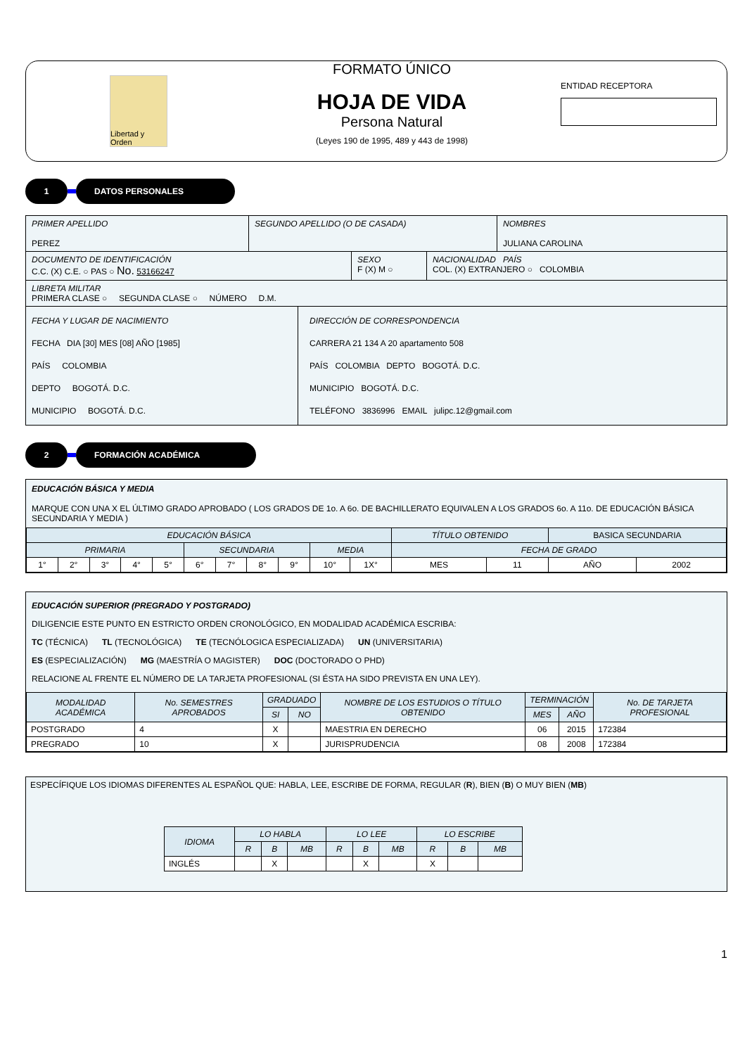Libertad y Orden
FORMATO ÚNICO
HOJA DE VIDA
Persona Natural
(Leyes 190 de 1995, 489 y 443 de 1998)
ENTIDAD RECEPTORA
1 DATOS PERSONALES
PRIMER APELLIDO
PEREZ
SEGUNDO APELLIDO (O DE CASADA) NOMBRES
JULIANA CAROLINA
DOCUMENTO DE IDENTIFICACIÓN
C.C. (X) C.E. ○ PAS ○ No. 53166247
SEXO
F (X) M ○
NACIONALIDAD PAÍS
COL. (X) EXTRANJERO ○ COLOMBIA
LIBRETA MILITAR
PRIMERA CLASE ○ SEGUNDA CLASE ○ NÚMERO D.M.
FECHA Y LUGAR DE NACIMIENTO
FECHA DIA [30] MES [08] AÑO [1985]
PAÍS COLOMBIA
DEPTO BOGOTÁ. D.C.
MUNICIPIO BOGOTÁ. D.C.
DIRECCIÓN DE CORRESPONDENCIA
CARRERA 21 134 A 20 apartamento 508
PAÍS COLOMBIA DEPTO BOGOTÁ. D.C.
MUNICIPIO BOGOTÁ. D.C.
TELÉFONO 3836996 EMAIL julipc.12@gmail.com
2 FORMACIÓN ACADÉMICA
EDUCACIÓN BÁSICA Y MEDIA
MARQUE CON UNA X EL ÚLTIMO GRADO APROBADO ( LOS GRADOS DE 1o. A 6o. DE BACHILLERATO EQUIVALEN A LOS GRADOS 6o. A 11o. DE EDUCACIÓN BÁSICA SECUNDARIA Y MEDIA )
| EDUCACIÓN BÁSICA | | | | | | | | | | | TÍTULO OBTENIDO | | BASICA SECUNDARIA | |
| PRIMARIA | | | | | SECUNDARIA | | | | MEDIA | | FECHA DE GRADO | | | |
| 1° | 2° | 3° | 4° | 5° | 6° | 7° | 8° | 9° | 10° | 1X° | MES | 11 | AÑO | 2002 |
EDUCACIÓN SUPERIOR (PREGRADO Y POSTGRADO)
DILIGENCIE ESTE PUNTO EN ESTRICTO ORDEN CRONOLÓGICO, EN MODALIDAD ACADÉMICA ESCRIBA:
TC (TÉCNICA) TL (TECNOLÓGICA) TE (TECNÓLOGICA ESPECIALIZADA) UN (UNIVERSITARIA)
ES (ESPECIALIZACIÓN) MG (MAESTRÍA O MAGISTER) DOC (DOCTORADO O PHD)
RELACIONE AL FRENTE EL NÚMERO DE LA TARJETA PROFESIONAL (SI ÉSTA HA SIDO PREVISTA EN UNA LEY).
| MODALIDAD ACADÉMICA | No. SEMESTRES APROBADOS | GRADUADO | | NOMBRE DE LOS ESTUDIOS O TÍTULO OBTENIDO | TERMINACIÓN | | No. DE TARJETA PROFESIONAL |
| --- | --- | --- | --- | --- | --- | --- | --- |
| | | SI | NO | | MES | AÑO | |
| POSTGRADO | 4 | X | | MAESTRIA EN DERECHO | 06 | 2015 | 172384 |
| PREGRADO | 10 | X | | JURISPRUDENCIA | 08 | 2008 | 172384 |
ESPECÍFIQUE LOS IDIOMAS DIFERENTES AL ESPAÑOL QUE: HABLA, LEE, ESCRIBE DE FORMA, REGULAR (R), BIEN (B) O MUY BIEN (MB)
| IDIOMA | LO HABLA | | | LO LEE | | | LO ESCRIBE | | |
| --- | --- | --- | --- | --- | --- | --- | --- | --- | --- |
| | R | B | MB | R | B | MB | R | B | MB |
| INGLÉS | | X | | | X | | X | | |
1